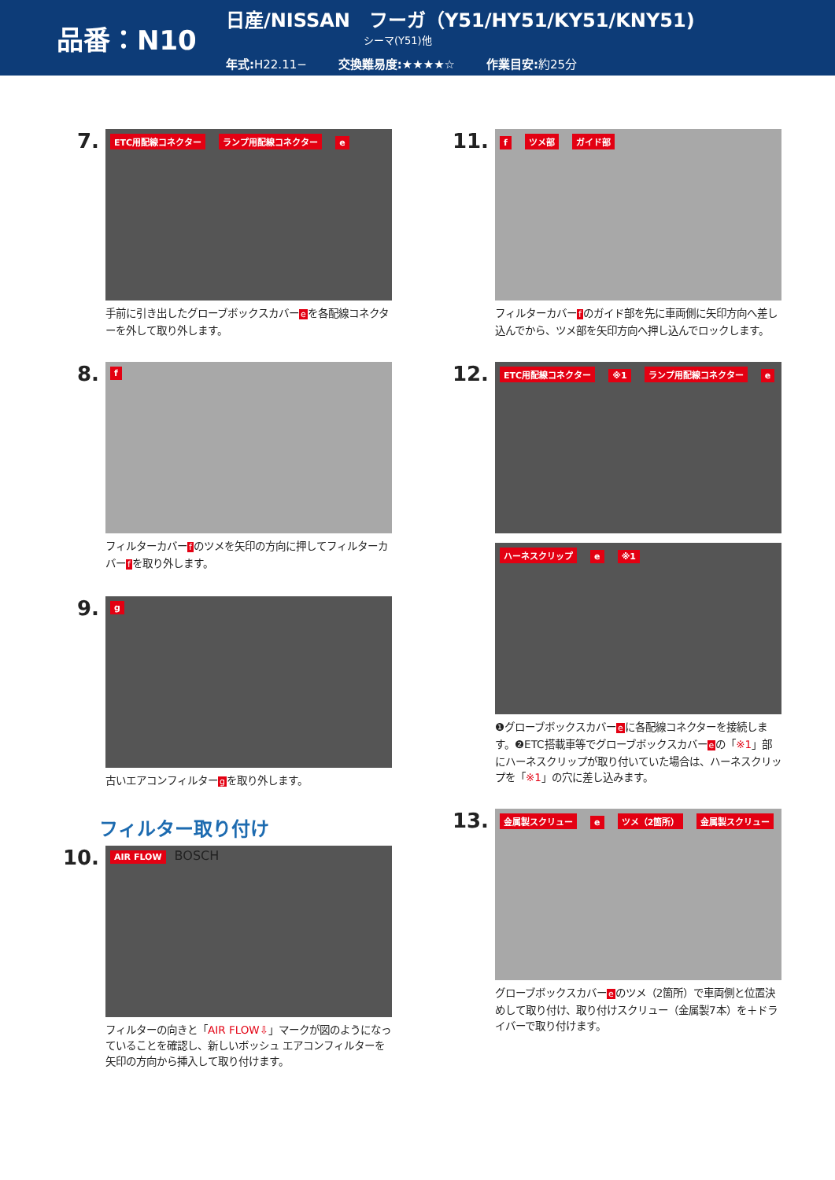品番：N10
日産/NISSAN　フーガ（Y51/HY51/KY51/KNY51)
シーマ(Y51)他
年式: H22.11− 交換難易度:★★★★☆ 作業目安: 約25分
7.
ETC用配線コネクター ランプ用配線コネクター e
手前に引き出したグローブボックスカバーeを各配線コネクターを外して取り外します。
8.
f
フィルターカバーfのツメを矢印の方向に押してフィルターカバーfを取り外します。
9.
g
古いエアコンフィルターgを取り外します。
フィルター取り付け
10.
AIR FLOW BOSCH
フィルターの向きと「AIR FLOW⇩」マークが図のようになっていることを確認し、新しいボッシュ エアコンフィルターを矢印の方向から挿入して取り付けます。
11.
f ツメ部 ガイド部
フィルターカバーfのガイド部を先に車両側に矢印方向へ差し込んでから、ツメ部を矢印方向へ押し込んでロックします。
12.
ETC用配線コネクター ※1 ランプ用配線コネクター e
ハーネスクリップ e ※1
❶グローブボックスカバーeに各配線コネクターを接続します。❷ETC搭載車等でグローブボックスカバーeの「※1」部にハーネスクリップが取り付いていた場合は、ハーネスクリップを「※1」の穴に差し込みます。
13.
金属製スクリュー e ツメ（2箇所） 金属製スクリュー
グローブボックスカバーeのツメ（2箇所）で車両側と位置決めして取り付け、取り付けスクリュー（金属製7本）を＋ドライバーで取り付けます。